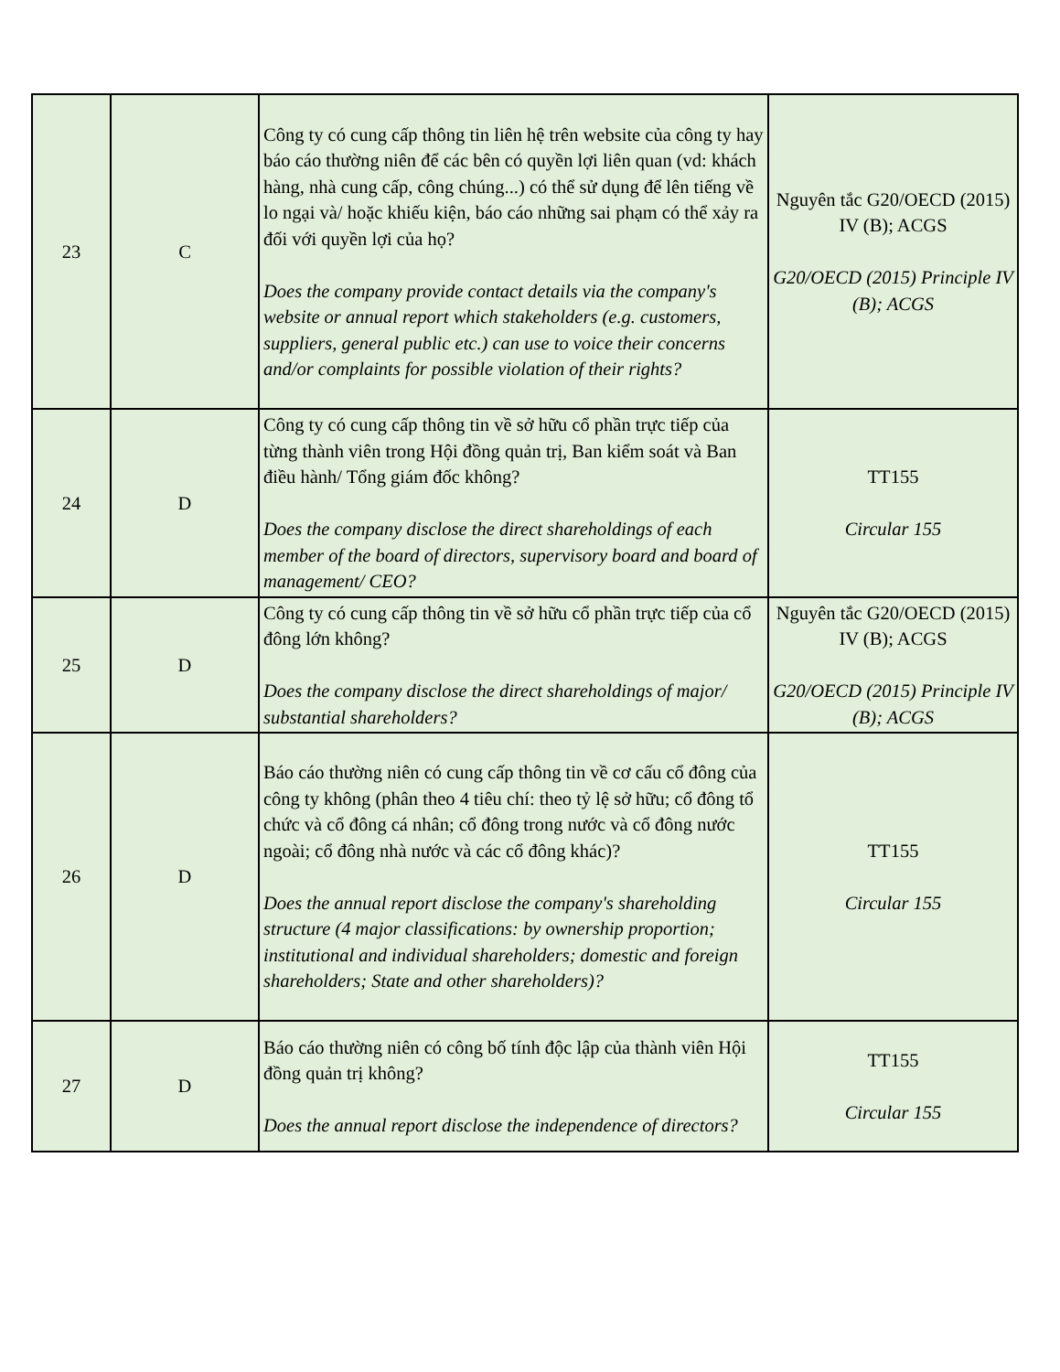| 23 | C | Công ty có cung cấp thông tin liên hệ trên website của công ty hay báo cáo thường niên để các bên có quyền lợi liên quan (vd: khách hàng, nhà cung cấp, công chúng...) có thể sử dụng để lên tiếng về lo ngại và/ hoặc khiếu kiện, báo cáo những sai phạm có thể xảy ra đối với quyền lợi của họ? Does the company provide contact details via the company's website or annual report which stakeholders (e.g. customers, suppliers, general public etc.) can use to voice their concerns and/or complaints for possible violation of their rights? | Nguyên tắc G20/OECD (2015) IV (B); ACGS G20/OECD (2015) Principle IV (B); ACGS |
| 24 | D | Công ty có cung cấp thông tin về sở hữu cổ phần trực tiếp của từng thành viên trong Hội đồng quản trị, Ban kiểm soát và Ban điều hành/ Tổng giám đốc không? Does the company disclose the direct shareholdings of each member of the board of directors, supervisory board and board of management/ CEO? | TT155 Circular 155 |
| 25 | D | Công ty có cung cấp thông tin về sở hữu cổ phần trực tiếp của cổ đông lớn không? Does the company disclose the direct shareholdings of major/ substantial shareholders? | Nguyên tắc G20/OECD (2015) IV (B); ACGS G20/OECD (2015) Principle IV (B); ACGS |
| 26 | D | Báo cáo thường niên có cung cấp thông tin về cơ cấu cổ đông của công ty không (phân theo 4 tiêu chí: theo tỷ lệ sở hữu; cổ đông tổ chức và cổ đông cá nhân; cổ đông trong nước và cổ đông nước ngoài; cổ đông nhà nước và các cổ đông khác)? Does the annual report disclose the company's shareholding structure (4 major classifications: by ownership proportion; institutional and individual shareholders; domestic and foreign shareholders; State and other shareholders)? | TT155 Circular 155 |
| 27 | D | Báo cáo thường niên có công bố tính độc lập của thành viên Hội đồng quản trị không? Does the annual report disclose the independence of directors? | TT155 Circular 155 |